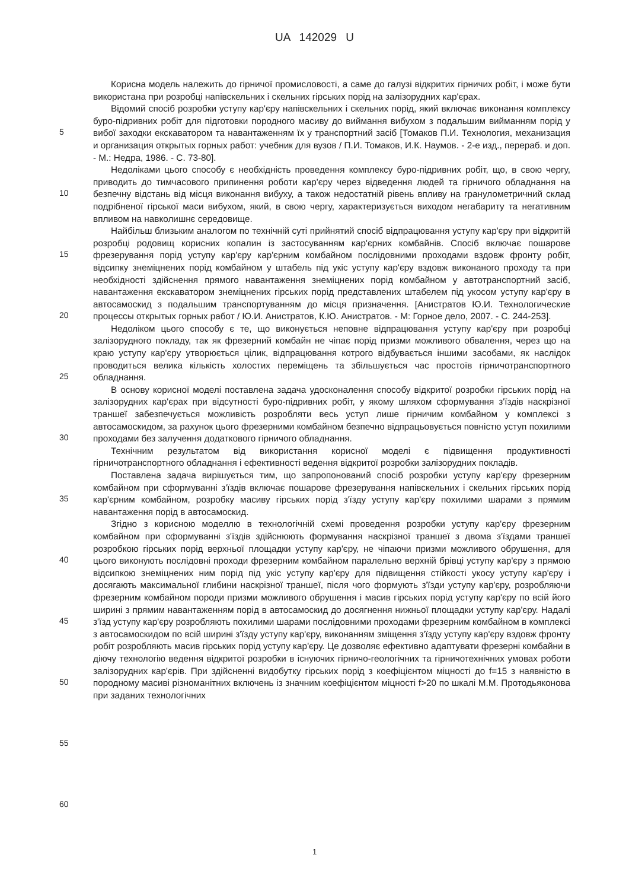UA 142029 U
5
10
15
20
25
30
35
40
45
50
55
60
Корисна модель належить до гірничої промисловості, а саме до галузі відкритих гірничих робіт, і може бути використана при розробці напівскельних і скельних гірських порід на залізорудних кар'єрах.
Відомий спосіб розробки уступу кар'єру напівскельних і скельних порід, який включає виконання комплексу буро-підривних робіт для підготовки породного масиву до виймання вибухом з подальшим вийманням порід у вибої заходки екскаватором та навантаженням їх у транспортний засіб [Томаков П.И. Технология, механизация и организация открытых горных работ: учебник для вузов / П.И. Томаков, И.К. Наумов. - 2-е изд., перераб. и доп. - М.: Недра, 1986. - С. 73-80].
Недоліками цього способу є необхідність проведення комплексу буро-підривних робіт, що, в свою чергу, приводить до тимчасового припинення роботи кар'єру через відведення людей та гірничого обладнання на безпечну відстань від місця виконання вибуху, а також недостатній рівень впливу на гранулометричний склад подрібненої гірської маси вибухом, який, в свою чергу, характеризується виходом негабариту та негативним впливом на навколишнє середовище.
Найбільш близьким аналогом по технічній суті прийнятий спосіб відпрацювання уступу кар'єру при відкритій розробці родовищ корисних копалин із застосуванням кар'єрних комбайнів. Спосіб включає пошарове фрезерування порід уступу кар'єру кар'єрним комбайном послідовними проходами вздовж фронту робіт, відсипку знеміцнених порід комбайном у штабель під укіс уступу кар'єру вздовж виконаного проходу та при необхідності здійснення прямого навантаження знеміцнених порід комбайном у автотранспортний засіб, навантаження екскаватором знеміцнених гірських порід представлених штабелем під укосом уступу кар'єру в автосамоскид з подальшим транспортуванням до місця призначення. [Анистратов Ю.И. Технологические процессы открытых горных работ / Ю.И. Анистратов, К.Ю. Анистратов. - М: Горное дело, 2007. - С. 244-253].
Недоліком цього способу є те, що виконується неповне відпрацювання уступу кар'єру при розробці залізорудного покладу, так як фрезерний комбайн не чіпає порід призми можливого обвалення, через що на краю уступу кар'єру утворюється цілик, відпрацювання котрого відбувається іншими засобами, як наслідок проводиться велика кількість холостих переміщень та збільшується час простоїв гірничотранспортного обладнання.
В основу корисної моделі поставлена задача удосконалення способу відкритої розробки гірських порід на залізорудних кар'єрах при відсутності буро-підривних робіт, у якому шляхом сформування з'їздів наскрізної траншеї забезпечується можливість розробляти весь уступ лише гірничим комбайном у комплексі з автосамоскидом, за рахунок цього фрезерними комбайном безпечно відпрацьовується повністю уступ похилими проходами без залучення додаткового гірничого обладнання.
Технічним результатом від використання корисної моделі є підвищення продуктивності гірничотранспортного обладнання і ефективності ведення відкритої розробки залізорудних покладів.
Поставлена задача вирішується тим, що запропонований спосіб розробки уступу кар'єру фрезерним комбайном при сформуванні з'їздів включає пошарове фрезерування напівскельних і скельних гірських порід кар'єрним комбайном, розробку масиву гірських порід з'їзду уступу кар'єру похилими шарами з прямим навантаження порід в автосамоскид.
Згідно з корисною моделлю в технологічній схемі проведення розробки уступу кар'єру фрезерним комбайном при сформуванні з'їздів здійснюють формування наскрізної траншеї з двома з'їздами траншеї розробкою гірських порід верхньої площадки уступу кар'єру, не чіпаючи призми можливого обрушення, для цього виконують послідовні проходи фрезерним комбайном паралельно верхній брівці уступу кар'єру з прямою відсипкою знеміцнених ним порід під укіс уступу кар'єру для підвищення стійкості укосу уступу кар'єру і досягають максимальної глибини наскрізної траншеї, після чого формують з'їзди уступу кар'єру, розробляючи фрезерним комбайном породи призми можливого обрушення і масив гірських порід уступу кар'єру по всій його ширині з прямим навантаженням порід в автосамоскид до досягнення нижньої площадки уступу кар'єру. Надалі з'їзд уступу кар'єру розробляють похилими шарами послідовними проходами фрезерним комбайном в комплексі з автосамоскидом по всій ширині з'їзду уступу кар'єру, виконанням зміщення з'їзду уступу кар'єру вздовж фронту робіт розробляють масив гірських порід уступу кар'єру. Це дозволяє ефективно адаптувати фрезерні комбайни в діючу технологію ведення відкритої розробки в існуючих гірничо-геологічних та гірничотехнічних умовах роботи залізорудних кар'єрів. При здійсненні видобутку гірських порід з коефіцієнтом міцності до f=15 з наявністю в породному масиві різноманітних включень із значним коефіцієнтом міцності f>20 по шкалі М.М. Протодьяконова при заданих технологічних
1